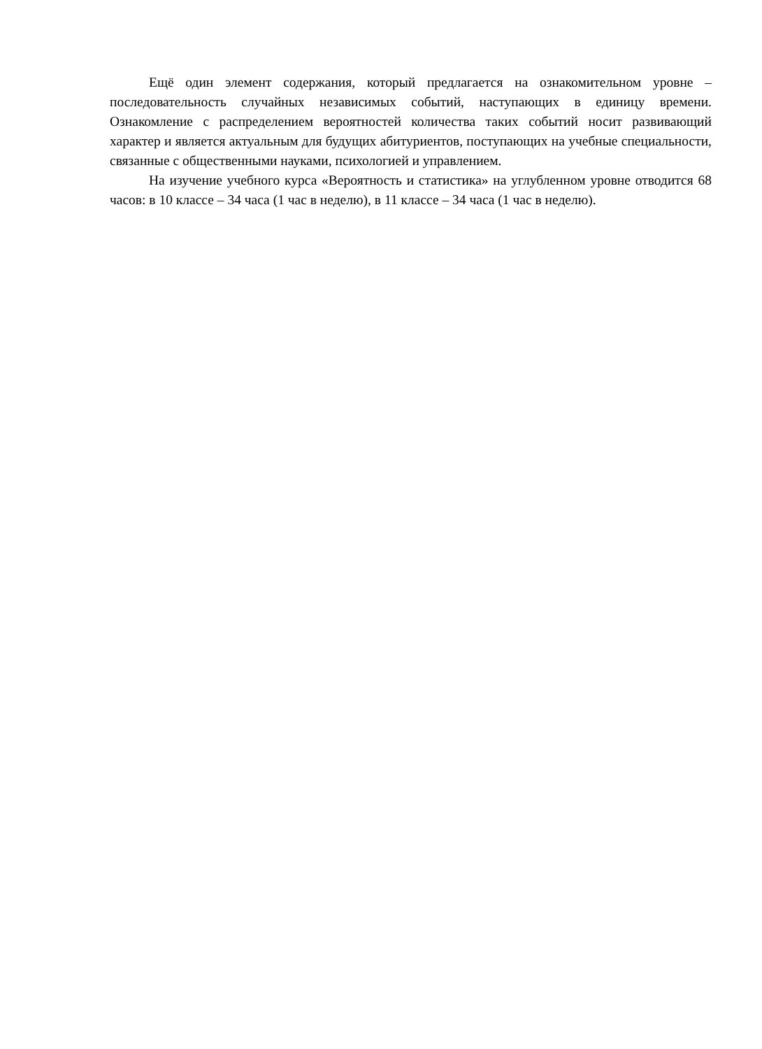Ещё один элемент содержания, который предлагается на ознакомительном уровне – последовательность случайных независимых событий, наступающих в единицу времени. Ознакомление с распределением вероятностей количества таких событий носит развивающий характер и является актуальным для будущих абитуриентов, поступающих на учебные специальности, связанные с общественными науками, психологией и управлением.
На изучение учебного курса «Вероятность и статистика» на углубленном уровне отводится 68 часов: в 10 классе – 34 часа (1 час в неделю), в 11 классе – 34 часа (1 час в неделю).